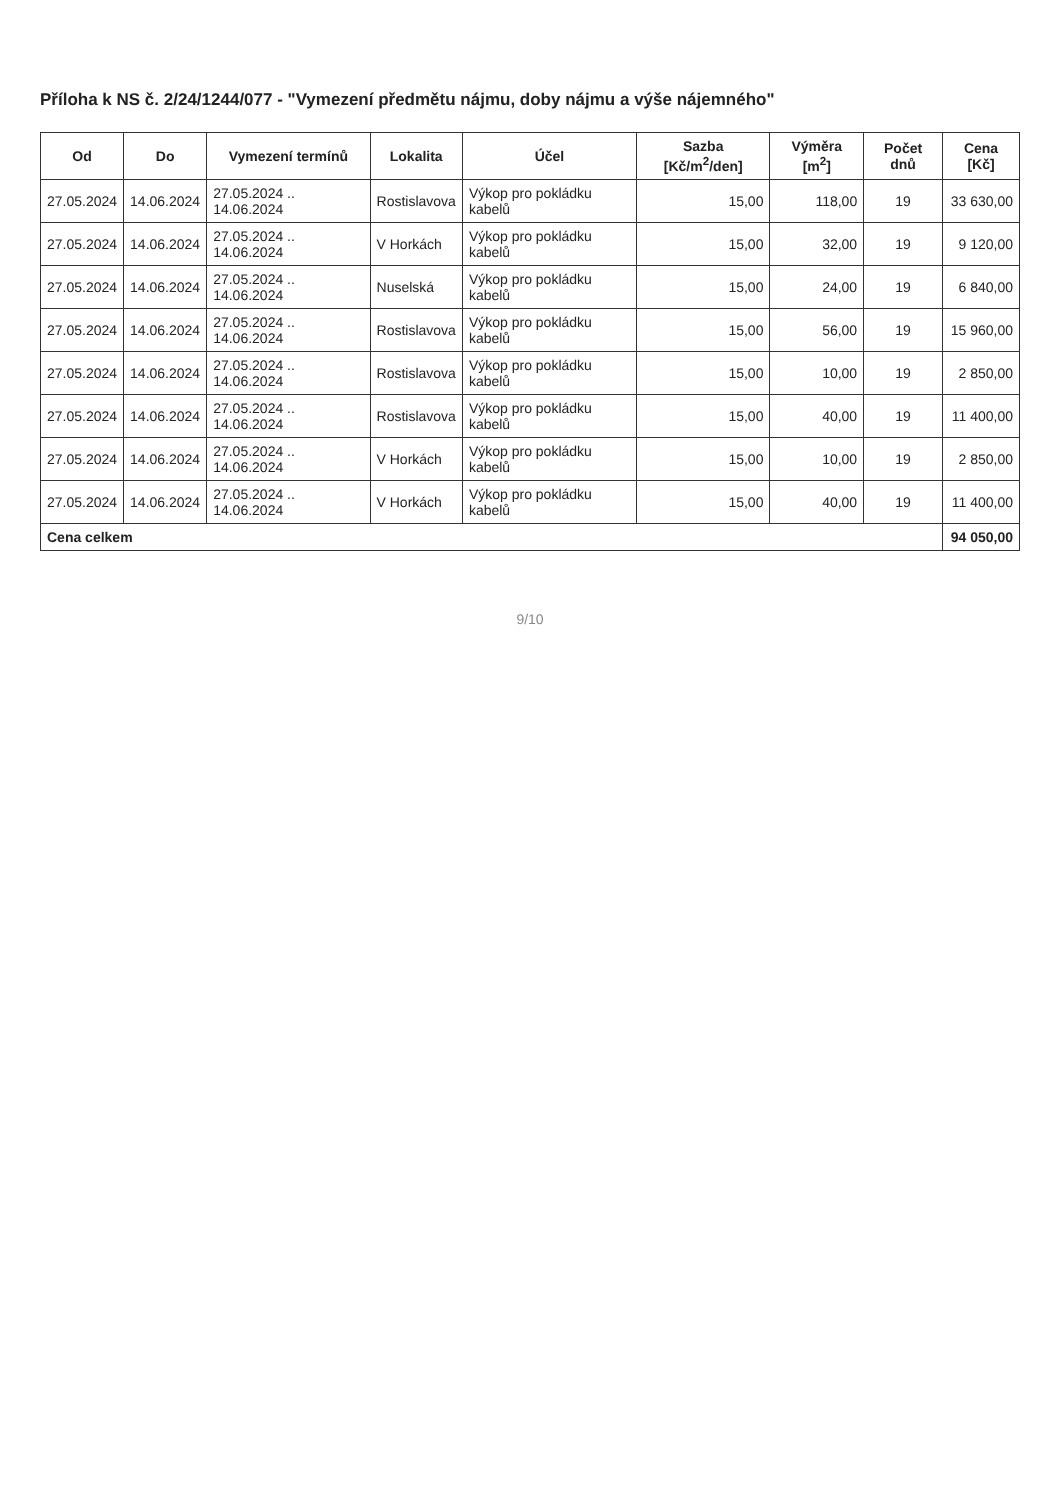Příloha k NS č. 2/24/1244/077 - "Vymezení předmětu nájmu, doby nájmu a výše nájemného"
| Od | Do | Vymezení termínů | Lokalita | Účel | Sazba [Kč/m<sup>2</sup>/den] | Výměra [m<sup>2</sup>] | Počet dnů | Cena [Kč] |
| --- | --- | --- | --- | --- | --- | --- | --- | --- |
| 27.05.2024 | 14.06.2024 | 27.05.2024 .. 14.06.2024 | Rostislavova | Výkop pro pokládku kabelů | 15,00 | 118,00 | 19 | 33 630,00 |
| 27.05.2024 | 14.06.2024 | 27.05.2024 .. 14.06.2024 | V Horkách | Výkop pro pokládku kabelů | 15,00 | 32,00 | 19 | 9 120,00 |
| 27.05.2024 | 14.06.2024 | 27.05.2024 .. 14.06.2024 | Nuselská | Výkop pro pokládku kabelů | 15,00 | 24,00 | 19 | 6 840,00 |
| 27.05.2024 | 14.06.2024 | 27.05.2024 .. 14.06.2024 | Rostislavova | Výkop pro pokládku kabelů | 15,00 | 56,00 | 19 | 15 960,00 |
| 27.05.2024 | 14.06.2024 | 27.05.2024 .. 14.06.2024 | Rostislavova | Výkop pro pokládku kabelů | 15,00 | 10,00 | 19 | 2 850,00 |
| 27.05.2024 | 14.06.2024 | 27.05.2024 .. 14.06.2024 | Rostislavova | Výkop pro pokládku kabelů | 15,00 | 40,00 | 19 | 11 400,00 |
| 27.05.2024 | 14.06.2024 | 27.05.2024 .. 14.06.2024 | V Horkách | Výkop pro pokládku kabelů | 15,00 | 10,00 | 19 | 2 850,00 |
| 27.05.2024 | 14.06.2024 | 27.05.2024 .. 14.06.2024 | V Horkách | Výkop pro pokládku kabelů | 15,00 | 40,00 | 19 | 11 400,00 |
| Cena celkem | | | | | | | | 94 050,00 |
9/10